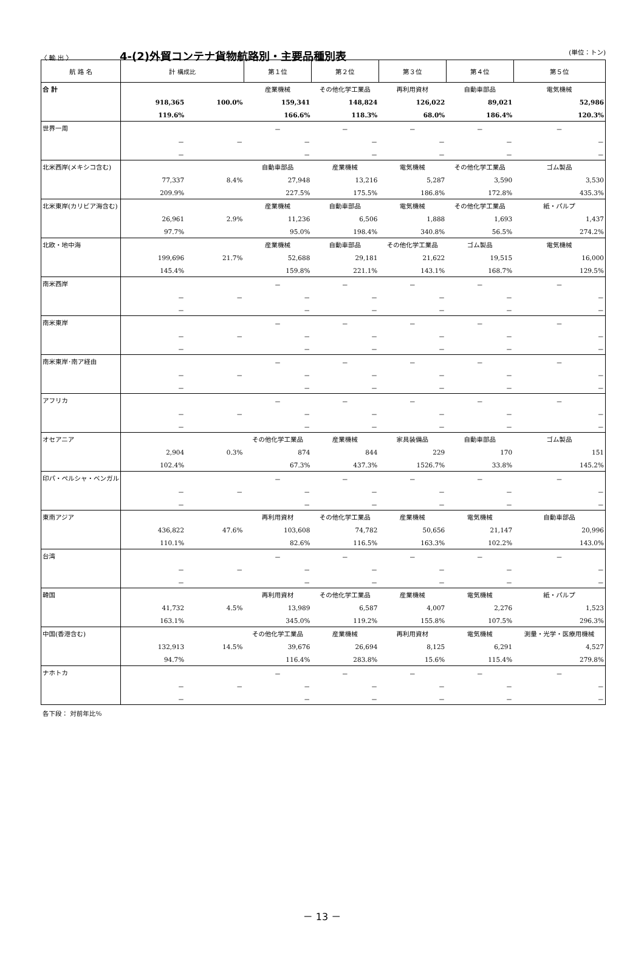〈 輸 出 〉 4-(2)外貿コンテナ貨物航路別・主要品種別表 (単位：トン)
| 航 路 名 | 計 構成比 | | 第１位 | 第２位 | 第３位 | 第４位 | 第５位 |
| --- | --- | --- | --- | --- | --- | --- | --- |
| 合 計 | | | 産業機械 | その他化学工業品 | 再利用資材 | 自動車部品 | 電気機械 |
| | 918,365 | 100.0% | 159,341 | 148,824 | 126,022 | 89,021 | 52,986 |
| | 119.6% | | 166.6% | 118.3% | 68.0% | 186.4% | 120.3% |
| 世界一周 | | | － | － | － | － | － |
| | － | － | － | － | － | － | － |
| | － | | － | － | － | － | － |
| 北米西岸(メキシコ含む) | | | 自動車部品 | 産業機械 | 電気機械 | その他化学工業品 | ゴム製品 |
| | 77,337 | 8.4% | 27,948 | 13,216 | 5,287 | 3,590 | 3,530 |
| | 209.9% | | 227.5% | 175.5% | 186.8% | 172.8% | 435.3% |
| 北米東岸(カリビア海含む) | | | 産業機械 | 自動車部品 | 電気機械 | その他化学工業品 | 紙・パルプ |
| | 26,961 | 2.9% | 11,236 | 6,506 | 1,888 | 1,693 | 1,437 |
| | 97.7% | | 95.0% | 198.4% | 340.8% | 56.5% | 274.2% |
| 北欧・地中海 | | | 産業機械 | 自動車部品 | その他化学工業品 | ゴム製品 | 電気機械 |
| | 199,696 | 21.7% | 52,688 | 29,181 | 21,622 | 19,515 | 16,000 |
| | 145.4% | | 159.8% | 221.1% | 143.1% | 168.7% | 129.5% |
| 南米西岸 | | | － | － | － | － | － |
| | － | － | － | － | － | － | － |
| | － | | － | － | － | － | － |
| 南米東岸 | | | － | － | － | － | － |
| | － | － | － | － | － | － | － |
| | － | | － | － | － | － | － |
| 南米東岸･南ア経由 | | | － | － | － | － | － |
| | － | － | － | － | － | － | － |
| | － | | － | － | － | － | － |
| アフリカ | | | － | － | － | － | － |
| | － | － | － | － | － | － | － |
| | － | | － | － | － | － | － |
| オセアニア | | | その他化学工業品 | 産業機械 | 家具装備品 | 自動車部品 | ゴム製品 |
| | 2,904 | 0.3% | 874 | 844 | 229 | 170 | 151 |
| | 102.4% | | 67.3% | 437.3% | 1526.7% | 33.8% | 145.2% |
| 印パ・ペルシャ・ベンガル | | | － | － | － | － | － |
| | － | － | － | － | － | － | － |
| | － | | － | － | － | － | － |
| 東南アジア | | | 再利用資材 | その他化学工業品 | 産業機械 | 電気機械 | 自動車部品 |
| | 436,822 | 47.6% | 103,608 | 74,782 | 50,656 | 21,147 | 20,996 |
| | 110.1% | | 82.6% | 116.5% | 163.3% | 102.2% | 143.0% |
| 台湾 | | | － | － | － | － | － |
| | － | － | － | － | － | － | － |
| | － | | － | － | － | － | － |
| 韓国 | | | 再利用資材 | その他化学工業品 | 産業機械 | 電気機械 | 紙・パルプ |
| | 41,732 | 4.5% | 13,989 | 6,587 | 4,007 | 2,276 | 1,523 |
| | 163.1% | | 345.0% | 119.2% | 155.8% | 107.5% | 296.3% |
| 中国(香港含む) | | | その他化学工業品 | 産業機械 | 再利用資材 | 電気機械 | 測量・光学・医療用機械 |
| | 132,913 | 14.5% | 39,676 | 26,694 | 8,125 | 6,291 | 4,527 |
| | 94.7% | | 116.4% | 283.8% | 15.6% | 115.4% | 279.8% |
| ナホトカ | | | － | － | － | － | － |
| | － | － | － | － | － | － | － |
| | － | | － | － | － | － | － |
各下段： 対前年比％
－ 13 －